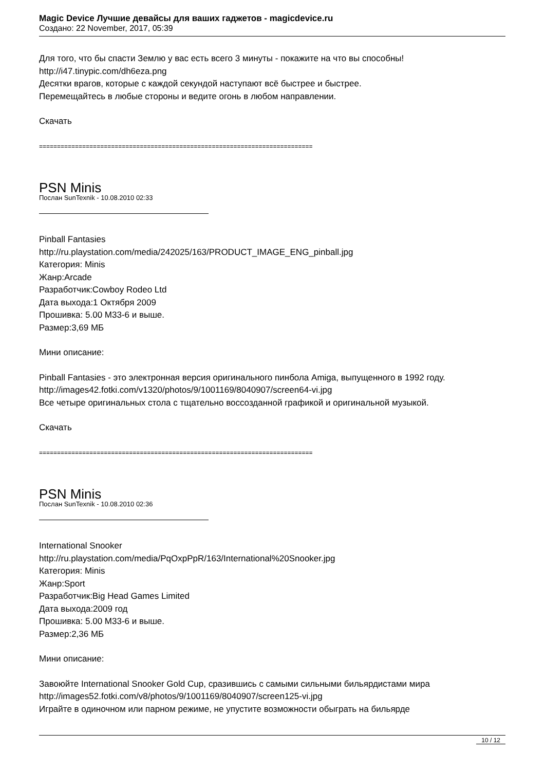Magic Device Лучшие девайсы для ваших гаджетов - magicdevice.ru
Создано: 22 November, 2017, 05:39
Для того, что бы спасти Землю у вас есть всего 3 минуты - покажите на что вы способны!
http://i47.tinypic.com/dh6eza.png
Десятки врагов, которые с каждой секундой наступают всё быстрее и быстрее.
Перемещайтесь в любые стороны и ведите огонь в любом направлении.
Скачать
============================================================================
PSN Minis
Послан SunTexnik - 10.08.2010 02:33
Pinball Fantasies
http://ru.playstation.com/media/242025/163/PRODUCT_IMAGE_ENG_pinball.jpg
Категория: Minis
Жанр:Arcade
Разработчик:Cowboy Rodeo Ltd
Дата выхода:1 Октября 2009
Прошивка: 5.00 M33-6 и выше.
Размер:3,69 МБ
Мини описание:
Pinball Fantasies - это электронная версия оригинального пинбола Amiga, выпущенного в 1992 году.
http://images42.fotki.com/v1320/photos/9/1001169/8040907/screen64-vi.jpg
Все четыре оригинальных стола с тщательно воссозданной графикой и оригинальной музыкой.
Скачать
============================================================================
PSN Minis
Послан SunTexnik - 10.08.2010 02:36
International Snooker
http://ru.playstation.com/media/PqOxpPpR/163/International%20Snooker.jpg
Категория: Minis
Жанр:Sport
Разработчик:Big Head Games Limited
Дата выхода:2009 год
Прошивка: 5.00 M33-6 и выше.
Размер:2,36 МБ
Мини описание:
Завоюйте International Snooker Gold Cup, сразившись с самыми сильными бильярдистами мира
http://images52.fotki.com/v8/photos/9/1001169/8040907/screen125-vi.jpg
Играйте в одиночном или парном режиме, не упустите возможности обыграть на бильярде
10 / 12